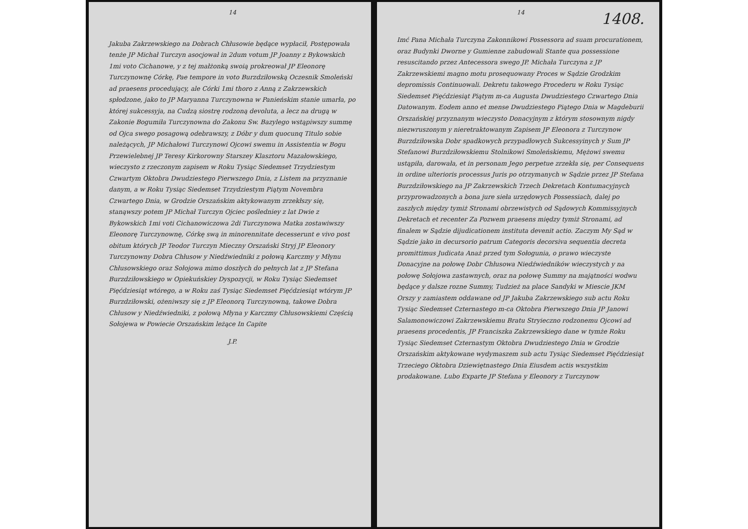14
Jakuba Zakrzewskiego na Dobrach Chłusowie będące wypłacił, Postępowała tenże JP Michał Turczyn asocjował in 2dum votum JP Joanny z Bykowskich 1mi voto Cichanowe, y z tej małżonką swoią prokreował JP Eleonorę Turczynownę Córkę, Pae tempore in voto Burzdziłowską Oczesnik Smoleński ad praesens procedujący, ale Córki 1mi thoro z Anną z Zakrzewskich spłodzone, jako to JP Maryanna Turczynowna w Panieńskim stanie umarła, po której sukcessyja, na Cudzą siostrę rodzoną devoluta, a lecz na drugą w Zakonie Bogumiła Turczynowna do Zakonu Sw. Bazylego wstąpiwszy summę od Ojca swego posagową odebrawszy, z Dóbr y dum quocunq Titulo sobie należących, JP Michałowi Turczynowi Ojcowi swemu in Assistentia w Bogu Przewielebnej JP Teresy Kirkorowny Starszey Klasztoru Mazałowskiego, wieczysto z rzeczonym zapisem w Roku Tysiąc Siedemset Trzydziestym Czwartym Oktobra Dwudziestego Pierwszego Dnia, z Listem na przyznanie danym, a w Roku Tysiąc Siedemset Trzydziestym Piątym Novembra Czwartego Dnia, w Grodzie Orszańskim aktykowanym zrzekłszy się, stanąwszy potem JP Michał Turczyn Ojciec pośledniey z lat Dwie z Bykowskich 1mi voti Cichanowiczowa 2di Turczynowa Matka zostawiwszy Eleonorę Turczynownę, Córkę swą in minorennitate decesserunt e vivo post obitum których JP Teodor Turczyn Mieczny Orszański Stryj JP Eleonory Turczynowny Dobra Chłusow y Niedźwiedniki z połową Karczmy y Młynu Chłusowskiego oraz Sołojowa mimo doszłych do pełnych lat z JP Stefana Burzdziłowskiego w Opiekuńskiey Dyspozycji, w Roku Tysiąc Siedemset Pięćdziesiąt wtórego, a w Roku zaś Tysiąc Siedemset Pięćdziesiąt wtórym JP Burzdziłowski, ożeniwszy się z JP Eleonorą Turczynowną, takowe Dobra Chłusow y Niedźwiedniki, z połową Młyna y Karczmy Chłusowskiemi Częścią Sołojewa w Powiecie Orszańskim leżące In Capite
J.P.
14
1408.
Imć Pana Michała Turczyna Zakonnikowi Possessora ad suam procurationem, oraz Budynki Dworne y Gumienne zabudowali Stante qua possessione resuscitando przez Antecessora swego JP. Michała Turczyna z JP Zakrzewskiemi magno motu prosequowany Proces w Sądzie Grodzkim depromissis Continuowali. Dekretu takowego Procederu w Roku Tysiąc Siedemset Pięćdziesiąt Piątym m-ca Augusta Dwudziestego Czwartego Dnia Datowanym. Eodem anno et mense Dwudziestego Piątego Dnia w Magdeburii Orszańskiej przyznanym wieczysto Donacyjnym z którym stosownym nigdy niezwruszonym y nieretraktowanym Zapisem JP Eleonora z Turczynow Burzdziłowska Dobr spadkowych przypadłowych Sukcessyinych y Sum JP Stefanowi Burzdziłowskiemu Stolnikowi Smoleńskiemu, Mężowi swemu ustąpiła, darowała, et in personam Jego perpetue zrzekła się, per Consequens in ordine ulterioris processus Juris po otrzymanych w Sądzie przez JP Stefana Burzdziłowskiego na JP Zakrzewskich Trzech Dekretach Kontumacyjnych przyprowadzonych a bona jure sieła urzędowych Possessiach, dalej po zaszłych między tymiż Stronami obrzewistych od Sądowych Kommissyjnych Dekretach et recenter Za Pozwem praesens między tymiż Stronami, ad finalem w Sądzie dijudicationem instituta devenit actio. Zaczym My Sąd w Sądzie jako in decursorio patrum Categoris decorsiva sequentia decreta promittimus Judicata Anaż przed tym Sołogunia, o prawo wieczyste Donacyjne na połowę Dobr Chłusowa Niedźwiedników wieczystych y na połowę Sołojowa zastawnych, oraz na połowę Summy na majątności wodwu będące y dalsze rozne Summy, Tudzież na place Sandyki w Miescie JKM Orszy y zamiastem oddawane od JP Jakuba Zakrzewskiego sub actu Roku Tysiąc Siedemset Czternastego m-ca Oktobra Pierwszego Dnia JP Janowi Salamonowiczowi Zakrzewskiemu Bratu Stryieczno rodzonemu Ojcowi ad praesens procedentis, JP Franciszka Zakrzewskiego dane w tymże Roku Tysiąc Siedemset Czternastym Oktobra Dwudziestego Dnia w Grodzie Orszańskim aktykowane wydymaszem sub actu Tysiąc Siedemset Pięćdziesiąt Trzeciego Oktobra Dziewiętnastego Dnia Eiusdem actis wszystkim prodakowane. Lubo Exparte JP Stefana y Eleonory z Turczynow